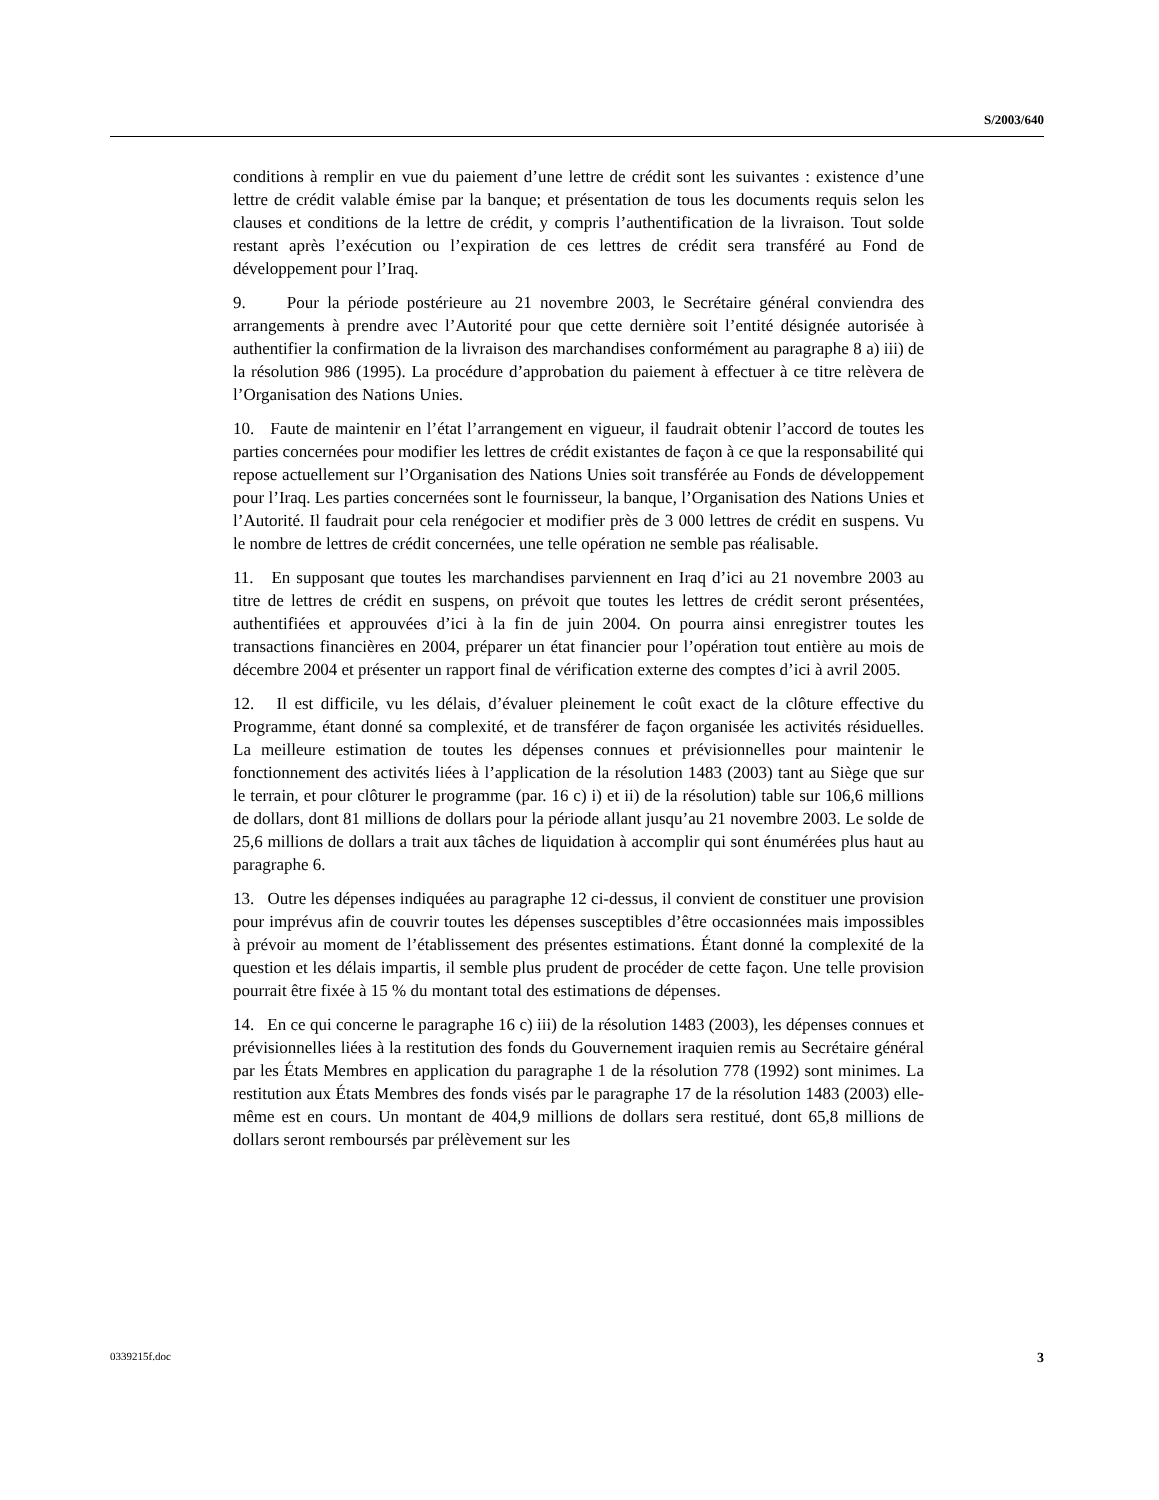S/2003/640
conditions à remplir en vue du paiement d’une lettre de crédit sont les suivantes : existence d’une lettre de crédit valable émise par la banque; et présentation de tous les documents requis selon les clauses et conditions de la lettre de crédit, y compris l’authentification de la livraison. Tout solde restant après l’exécution ou l’expiration de ces lettres de crédit sera transféré au Fond de développement pour l’Iraq.
9. Pour la période postérieure au 21 novembre 2003, le Secrétaire général conviendra des arrangements à prendre avec l’Autorité pour que cette dernière soit l’entité désignée autorisée à authentifier la confirmation de la livraison des marchandises conformément au paragraphe 8 a) iii) de la résolution 986 (1995). La procédure d’approbation du paiement à effectuer à ce titre relèvera de l’Organisation des Nations Unies.
10. Faute de maintenir en l’état l’arrangement en vigueur, il faudrait obtenir l’accord de toutes les parties concernées pour modifier les lettres de crédit existantes de façon à ce que la responsabilité qui repose actuellement sur l’Organisation des Nations Unies soit transférée au Fonds de développement pour l’Iraq. Les parties concernées sont le fournisseur, la banque, l’Organisation des Nations Unies et l’Autorité. Il faudrait pour cela renégocier et modifier près de 3 000 lettres de crédit en suspens. Vu le nombre de lettres de crédit concernées, une telle opération ne semble pas réalisable.
11. En supposant que toutes les marchandises parviennent en Iraq d’ici au 21 novembre 2003 au titre de lettres de crédit en suspens, on prévoit que toutes les lettres de crédit seront présentées, authentifiées et approuvées d’ici à la fin de juin 2004. On pourra ainsi enregistrer toutes les transactions financières en 2004, préparer un état financier pour l’opération tout entière au mois de décembre 2004 et présenter un rapport final de vérification externe des comptes d’ici à avril 2005.
12. Il est difficile, vu les délais, d’évaluer pleinement le coût exact de la clôture effective du Programme, étant donné sa complexité, et de transférer de façon organisée les activités résiduelles. La meilleure estimation de toutes les dépenses connues et prévisionnelles pour maintenir le fonctionnement des activités liées à l’application de la résolution 1483 (2003) tant au Siège que sur le terrain, et pour clôturer le programme (par. 16 c) i) et ii) de la résolution) table sur 106,6 millions de dollars, dont 81 millions de dollars pour la période allant jusqu’au 21 novembre 2003. Le solde de 25,6 millions de dollars a trait aux tâches de liquidation à accomplir qui sont énumérées plus haut au paragraphe 6.
13. Outre les dépenses indiquées au paragraphe 12 ci-dessus, il convient de constituer une provision pour imprévus afin de couvrir toutes les dépenses susceptibles d’être occasionnées mais impossibles à prévoir au moment de l’établissement des présentes estimations. Étant donné la complexité de la question et les délais impartis, il semble plus prudent de procéder de cette façon. Une telle provision pourrait être fixée à 15 % du montant total des estimations de dépenses.
14. En ce qui concerne le paragraphe 16 c) iii) de la résolution 1483 (2003), les dépenses connues et prévisionnelles liées à la restitution des fonds du Gouvernement iraquien remis au Secrétaire général par les États Membres en application du paragraphe 1 de la résolution 778 (1992) sont minimes. La restitution aux États Membres des fonds visés par le paragraphe 17 de la résolution 1483 (2003) elle-même est en cours. Un montant de 404,9 millions de dollars sera restitué, dont 65,8 millions de dollars seront remboursés par prélèvement sur les
0339215f.doc 3